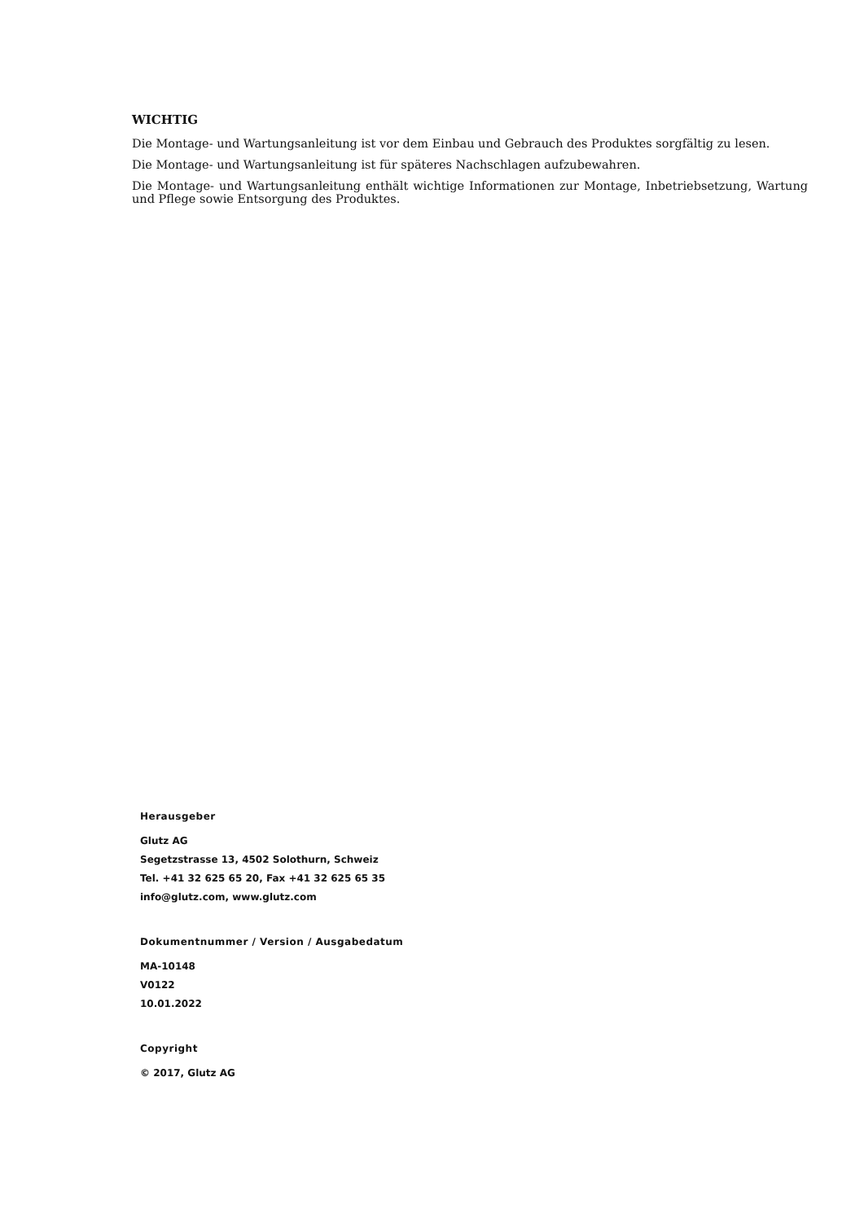WICHTIG
Die Montage- und Wartungsanleitung ist vor dem Einbau und Gebrauch des Produktes sorgfältig zu lesen.
Die Montage- und Wartungsanleitung ist für späteres Nachschlagen aufzubewahren.
Die Montage- und Wartungsanleitung enthält wichtige Informationen zur Montage, Inbetriebsetzung, Wartung und Pflege sowie Entsorgung des Produktes.
Herausgeber
Glutz AG
Segetzstrasse 13, 4502 Solothurn, Schweiz
Tel. +41 32 625 65 20, Fax +41 32 625 65 35
info@glutz.com, www.glutz.com
Dokumentnummer / Version / Ausgabedatum
MA-10148
V0122
10.01.2022
Copyright
© 2017, Glutz AG